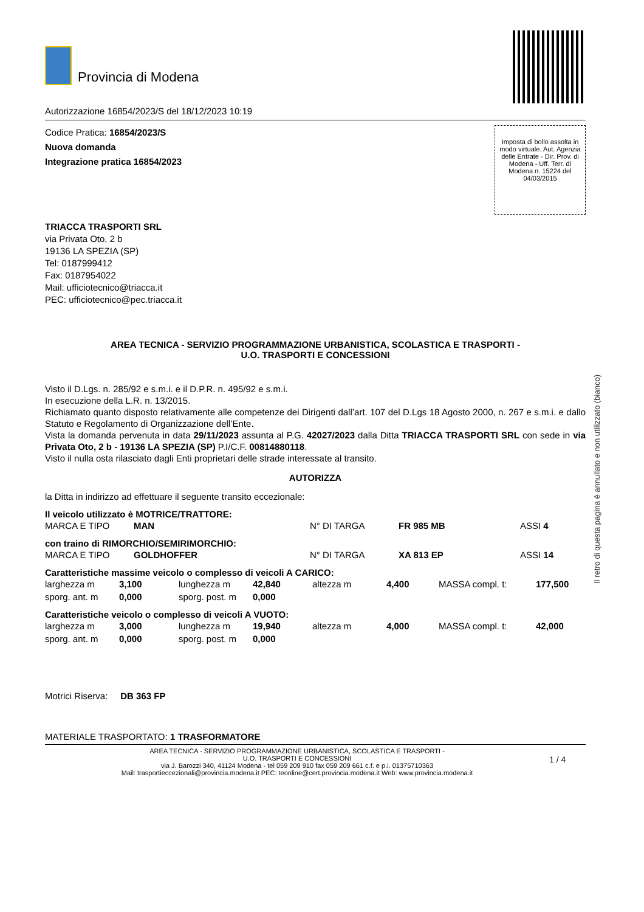Provincia di Modena
Autorizzazione 16854/2023/S del 18/12/2023 10:19
Codice Pratica: 16854/2023/S
Nuova domanda
Integrazione pratica 16854/2023
Imposta di bollo assolta in modo virtuale. Aut. Agenzia delle Entrate - Dir. Prov. di Modena - Uff. Terr. di Modena n. 15224 del 04/03/2015
TRIACCA TRASPORTI SRL
via Privata Oto, 2 b
19136 LA SPEZIA (SP)
Tel: 0187999412
Fax: 0187954022
Mail: ufficiotecnico@triacca.it
PEC: ufficiotecnico@pec.triacca.it
AREA TECNICA - SERVIZIO PROGRAMMAZIONE URBANISTICA, SCOLASTICA E TRASPORTI -
U.O. TRASPORTI E CONCESSIONI
Visto il D.Lgs. n. 285/92 e s.m.i. e il D.P.R. n. 495/92 e s.m.i.
In esecuzione della L.R. n. 13/2015.
Richiamato quanto disposto relativamente alle competenze dei Dirigenti dall’art. 107 del D.Lgs 18 Agosto 2000, n. 267 e s.m.i. e dallo Statuto e Regolamento di Organizzazione dell’Ente.
Vista la domanda pervenuta in data 29/11/2023 assunta al P.G. 42027/2023 dalla Ditta TRIACCA TRASPORTI SRL con sede in via Privata Oto, 2 b - 19136 LA SPEZIA (SP) P.I/C.F. 00814880118.
Visto il nulla osta rilasciato dagli Enti proprietari delle strade interessate al transito.
AUTORIZZA
la Ditta in indirizzo ad effettuare il seguente transito eccezionale:
Il veicolo utilizzato è MOTRICE/TRATTORE:
| MARCA E TIPO | MAN | N° DI TARGA | FR 985 MB | ASSI 4 |
con traino di RIMORCHIO/SEMIRIMORCHIO:
| MARCA E TIPO | GOLDHOFFER | N° DI TARGA | XA 813 EP | ASSI 14 |
Caratteristiche massime veicolo o complesso di veicoli A CARICO:
| larghezza m | 3,100 | lunghezza m | 42,840 | altezza m | 4,400 | MASSA compl. t: | 177,500 |
| sporg. ant. m | 0,000 | sporg. post. m | 0,000 | | | | |
Caratteristiche veicolo o complesso di veicoli A VUOTO:
| larghezza m | 3,000 | lunghezza m | 19,940 | altezza m | 4,000 | MASSA compl. t: | 42,000 |
| sporg. ant. m | 0,000 | sporg. post. m | 0,000 | | | | |
Motrici Riserva: DB 363 FP
MATERIALE TRASPORTATO: 1 TRASFORMATORE
AREA TECNICA - SERVIZIO PROGRAMMAZIONE URBANISTICA, SCOLASTICA E TRASPORTI -
U.O. TRASPORTI E CONCESSIONI
via J. Barozzi 340, 41124 Modena - tel 059 209 910 fax 059 209 661 c.f. e p.i. 01375710363
Mail: trasportieccezionali@provincia.modena.it PEC: teonline@cert.provincia.modena.it Web: www.provincia.modena.it
1 / 4
Il retro di questa pagina è annullato e non utilizzato (bianco)